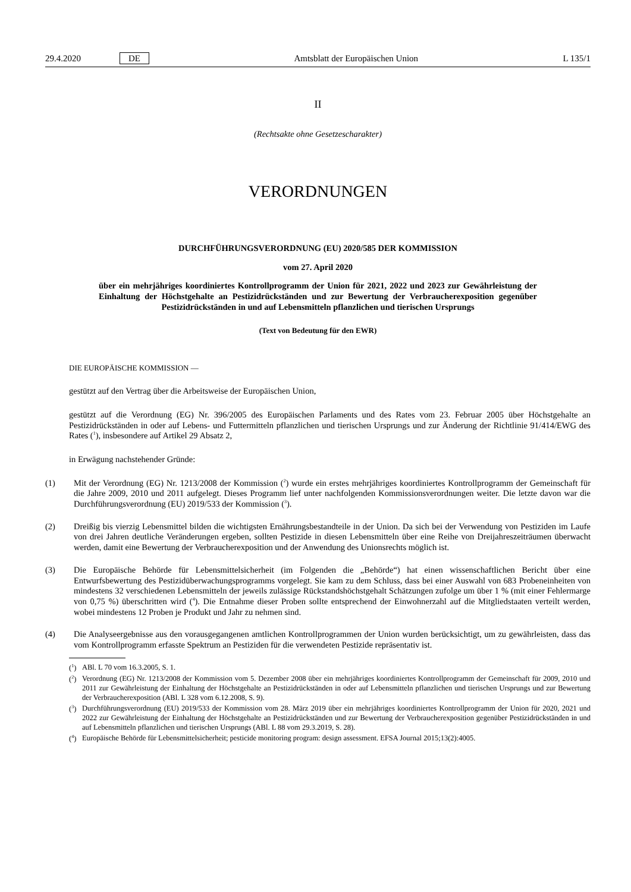29.4.2020 DE Amtsblatt der Europäischen Union L 135/1
II
(Rechtsakte ohne Gesetzescharakter)
VERORDNUNGEN
DURCHFÜHRUNGSVERORDNUNG (EU) 2020/585 DER KOMMISSION
vom 27. April 2020
über ein mehrjähriges koordiniertes Kontrollprogramm der Union für 2021, 2022 und 2023 zur Gewährleistung der Einhaltung der Höchstgehalte an Pestizidrückständen und zur Bewertung der Verbraucherexposition gegenüber Pestizidrückständen in und auf Lebensmitteln pflanzlichen und tierischen Ursprungs
(Text von Bedeutung für den EWR)
DIE EUROPÄISCHE KOMMISSION —
gestützt auf den Vertrag über die Arbeitsweise der Europäischen Union,
gestützt auf die Verordnung (EG) Nr. 396/2005 des Europäischen Parlaments und des Rates vom 23. Februar 2005 über Höchstgehalte an Pestizidrückständen in oder auf Lebens- und Futtermitteln pflanzlichen und tierischen Ursprungs und zur Änderung der Richtlinie 91/414/EWG des Rates (<sup>1</sup>), insbesondere auf Artikel 29 Absatz 2,
in Erwägung nachstehender Gründe:
(1) Mit der Verordnung (EG) Nr. 1213/2008 der Kommission (<sup>2</sup>) wurde ein erstes mehrjähriges koordiniertes Kontrollprogramm der Gemeinschaft für die Jahre 2009, 2010 und 2011 aufgelegt. Dieses Programm lief unter nachfolgenden Kommissionsverordnungen weiter. Die letzte davon war die Durchführungsverordnung (EU) 2019/533 der Kommission (<sup>3</sup>).
(2) Dreißig bis vierzig Lebensmittel bilden die wichtigsten Ernährungsbestandteile in der Union. Da sich bei der Verwendung von Pestiziden im Laufe von drei Jahren deutliche Veränderungen ergeben, sollten Pestizide in diesen Lebensmitteln über eine Reihe von Dreijahreszeiträumen überwacht werden, damit eine Bewertung der Verbraucherexposition und der Anwendung des Unionsrechts möglich ist.
(3) Die Europäische Behörde für Lebensmittelsicherheit (im Folgenden die „Behörde“) hat einen wissenschaftlichen Bericht über eine Entwurfsbewertung des Pestizidüberwachungsprogramms vorgelegt. Sie kam zu dem Schluss, dass bei einer Auswahl von 683 Probeneinheiten von mindestens 32 verschiedenen Lebensmitteln der jeweils zulässige Rückstandshöchstgehalt Schätzungen zufolge um über 1 % (mit einer Fehlermarge von 0,75 %) überschritten wird (<sup>4</sup>). Die Entnahme dieser Proben sollte entsprechend der Einwohnerzahl auf die Mitgliedstaaten verteilt werden, wobei mindestens 12 Proben je Produkt und Jahr zu nehmen sind.
(4) Die Analyseergebnisse aus den vorausgegangenen amtlichen Kontrollprogrammen der Union wurden berücksichtigt, um zu gewährleisten, dass das vom Kontrollprogramm erfasste Spektrum an Pestiziden für die verwendeten Pestizide repräsentativ ist.
(<sup>1</sup>) ABl. L 70 vom 16.3.2005, S. 1.
(<sup>2</sup>) Verordnung (EG) Nr. 1213/2008 der Kommission vom 5. Dezember 2008 über ein mehrjähriges koordiniertes Kontrollprogramm der Gemeinschaft für 2009, 2010 und 2011 zur Gewährleistung der Einhaltung der Höchstgehalte an Pestizidrückständen in oder auf Lebensmitteln pflanzlichen und tierischen Ursprungs und zur Bewertung der Verbraucherexposition (ABl. L 328 vom 6.12.2008, S. 9).
(<sup>3</sup>) Durchführungsverordnung (EU) 2019/533 der Kommission vom 28. März 2019 über ein mehrjähriges koordiniertes Kontrollprogramm der Union für 2020, 2021 und 2022 zur Gewährleistung der Einhaltung der Höchstgehalte an Pestizidrückständen und zur Bewertung der Verbraucherexposition gegenüber Pestizidrückständen in und auf Lebensmitteln pflanzlichen und tierischen Ursprungs (ABl. L 88 vom 29.3.2019, S. 28).
(<sup>4</sup>) Europäische Behörde für Lebensmittelsicherheit; pesticide monitoring program: design assessment. EFSA Journal 2015;13(2):4005.